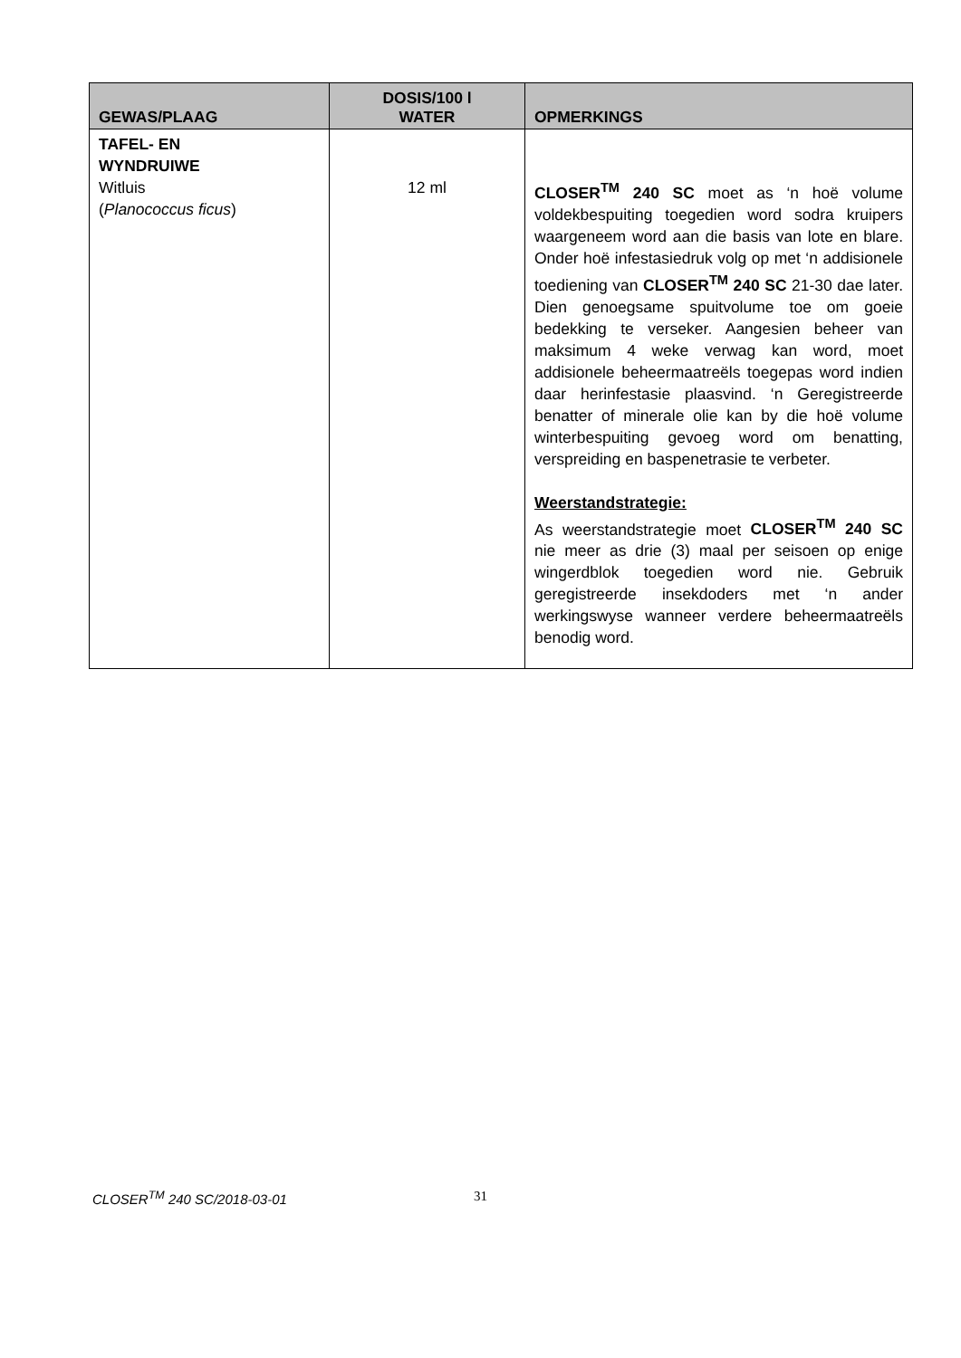| GEWAS/PLAAG | DOSIS/100 l WATER | OPMERKINGS |
| --- | --- | --- |
| TAFEL- EN WYNDRUIWE Witluis ( Planococcus ficus ) | 12 ml | CLOSER<sup>TM</sup> 240 SC moet as ‘n hoë volume voldekbespuiting toegedien word sodra kruipers waargeneem word aan die basis van lote en blare. Onder hoë infestasiedruk volg op met ‘n addisionele toediening van CLOSER<sup>TM</sup> 240 SC 21-30 dae later. Dien genoegsame spuitvolume toe om goeie bedekking te verseker. Aangesien beheer van maksimum 4 weke verwag kan word, moet addisionele beheermaatreëls toegepas word indien daar herinfestasie plaasvind. ‘n Geregistreerde benatter of minerale olie kan by die hoë volume winterbespuiting gevoeg word om benatting, verspreiding en baspenetrasie te verbeter. Weerstandstrategie: As weerstandstrategie moet CLOSER<sup>TM</sup> 240 SC nie meer as drie (3) maal per seisoen op enige wingerdblok toegedien word nie. Gebruik geregistreerde insekdoders met ‘n ander werkingswyse wanneer verdere beheermaatreëls benodig word. |
CLOSER<sup>TM</sup> 240 SC/2018-03-01 31